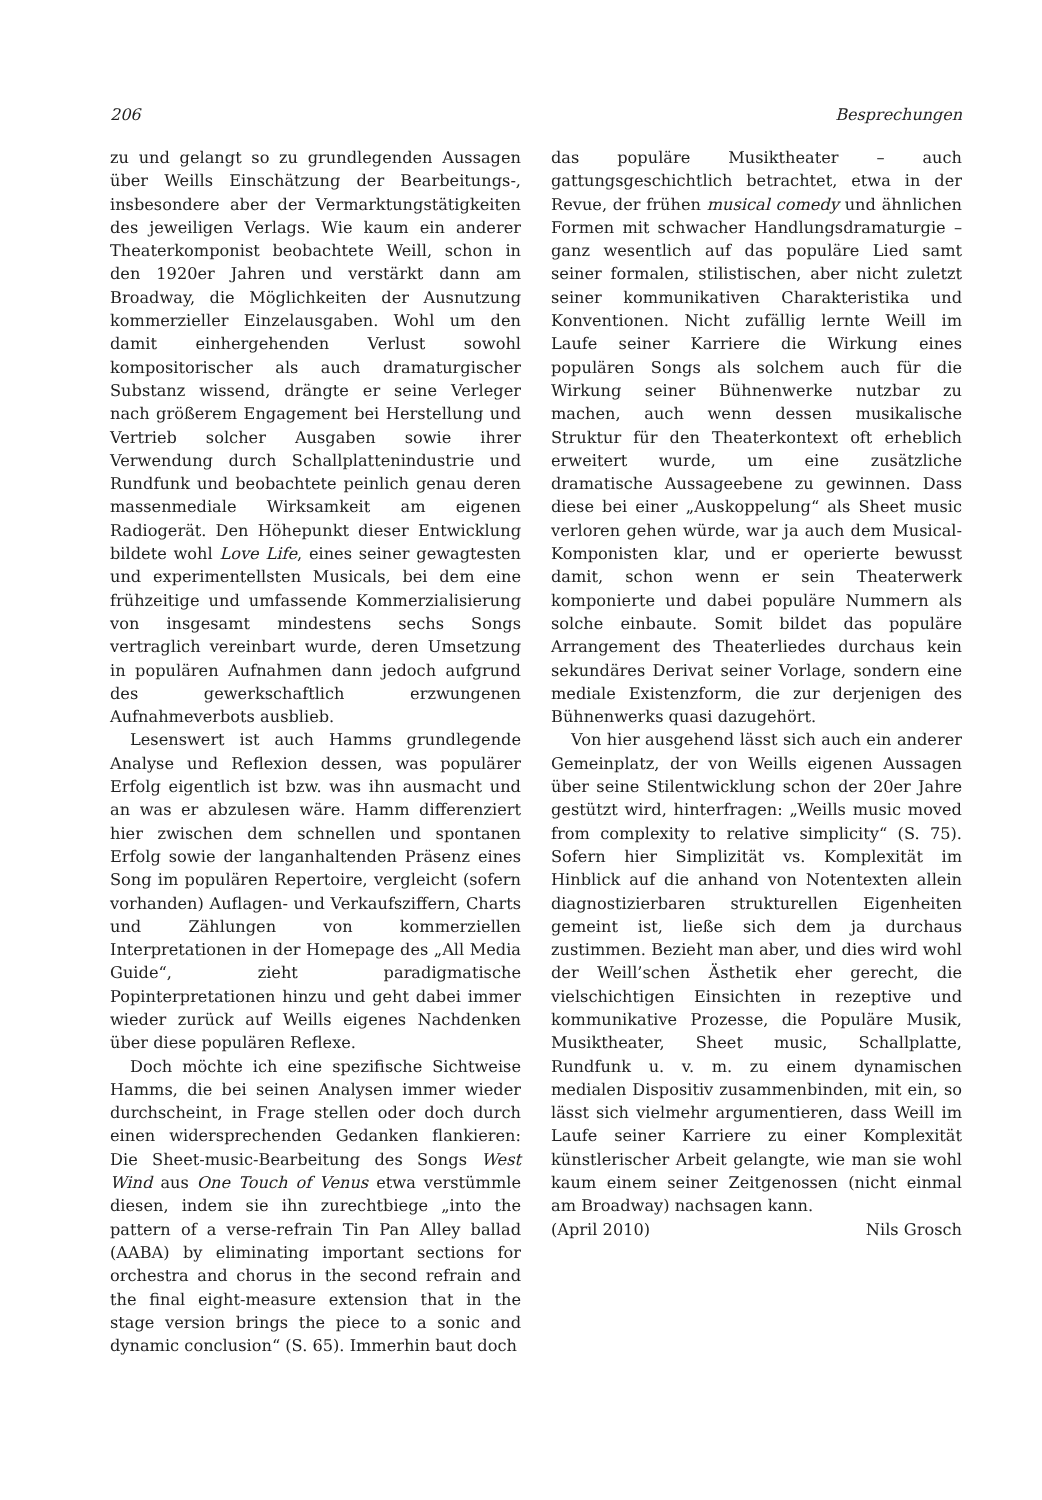206 Besprechungen
zu und gelangt so zu grundlegenden Aussagen über Weills Einschätzung der Bearbeitungs-, insbesondere aber der Vermarktungstätigkeiten des jeweiligen Verlags. Wie kaum ein anderer Theaterkomponist beobachtete Weill, schon in den 1920er Jahren und verstärkt dann am Broadway, die Möglichkeiten der Ausnutzung kommerzieller Einzelausgaben. Wohl um den damit einhergehenden Verlust sowohl kompositorischer als auch dramaturgischer Substanz wissend, drängte er seine Verleger nach größerem Engagement bei Herstellung und Vertrieb solcher Ausgaben sowie ihrer Verwendung durch Schallplattenindustrie und Rundfunk und beobachtete peinlich genau deren massenmediale Wirksamkeit am eigenen Radiogerät. Den Höhepunkt dieser Entwicklung bildete wohl Love Life, eines seiner gewagtesten und experimentellsten Musicals, bei dem eine frühzeitige und umfassende Kommerzialisierung von insgesamt mindestens sechs Songs vertraglich vereinbart wurde, deren Umsetzung in populären Aufnahmen dann jedoch aufgrund des gewerkschaftlich erzwungenen Aufnahmeverbots ausblieb.
Lesenswert ist auch Hamms grundlegende Analyse und Reflexion dessen, was populärer Erfolg eigentlich ist bzw. was ihn ausmacht und an was er abzulesen wäre. Hamm differenziert hier zwischen dem schnellen und spontanen Erfolg sowie der langanhaltenden Präsenz eines Song im populären Repertoire, vergleicht (sofern vorhanden) Auflagen- und Verkaufsziffern, Charts und Zählungen von kommerziellen Interpretationen in der Homepage des „All Media Guide“, zieht paradigmatische Popinterpretationen hinzu und geht dabei immer wieder zurück auf Weills eigenes Nachdenken über diese populären Reflexe.
Doch möchte ich eine spezifische Sichtweise Hamms, die bei seinen Analysen immer wieder durchscheint, in Frage stellen oder doch durch einen widersprechenden Gedanken flankieren: Die Sheet-music-Bearbeitung des Songs West Wind aus One Touch of Venus etwa verstümmle diesen, indem sie ihn zurechtbiege „into the pattern of a verse-refrain Tin Pan Alley ballad (AABA) by eliminating important sections for orchestra and chorus in the second refrain and the final eight-measure extension that in the stage version brings the piece to a sonic and dynamic conclusion“ (S. 65). Immerhin baut doch
das populäre Musiktheater – auch gattungsgeschichtlich betrachtet, etwa in der Revue, der frühen musical comedy und ähnlichen Formen mit schwacher Handlungsdramaturgie – ganz wesentlich auf das populäre Lied samt seiner formalen, stilistischen, aber nicht zuletzt seiner kommunikativen Charakteristika und Konventionen. Nicht zufällig lernte Weill im Laufe seiner Karriere die Wirkung eines populären Songs als solchem auch für die Wirkung seiner Bühnenwerke nutzbar zu machen, auch wenn dessen musikalische Struktur für den Theaterkontext oft erheblich erweitert wurde, um eine zusätzliche dramatische Aussageebene zu gewinnen. Dass diese bei einer „Auskoppelung“ als Sheet music verloren gehen würde, war ja auch dem Musical-Komponisten klar, und er operierte bewusst damit, schon wenn er sein Theaterwerk komponierte und dabei populäre Nummern als solche einbaute. Somit bildet das populäre Arrangement des Theaterliedes durchaus kein sekundäres Derivat seiner Vorlage, sondern eine mediale Existenzform, die zur derjenigen des Bühnenwerks quasi dazugehört.
Von hier ausgehend lässt sich auch ein anderer Gemeinplatz, der von Weills eigenen Aussagen über seine Stilentwicklung schon der 20er Jahre gestützt wird, hinterfragen: „Weills music moved from complexity to relative simplicity“ (S. 75). Sofern hier Simplizität vs. Komplexität im Hinblick auf die anhand von Notentexten allein diagnostizierbaren strukturellen Eigenheiten gemeint ist, ließe sich dem ja durchaus zustimmen. Bezieht man aber, und dies wird wohl der Weill’schen Ästhetik eher gerecht, die vielschichtigen Einsichten in rezeptive und kommunikative Prozesse, die Populäre Musik, Musiktheater, Sheet music, Schallplatte, Rundfunk u. v. m. zu einem dynamischen medialen Dispositiv zusammenbinden, mit ein, so lässt sich vielmehr argumentieren, dass Weill im Laufe seiner Karriere zu einer Komplexität künstlerischer Arbeit gelangte, wie man sie wohl kaum einem seiner Zeitgenossen (nicht einmal am Broadway) nachsagen kann.
(April 2010) Nils Grosch